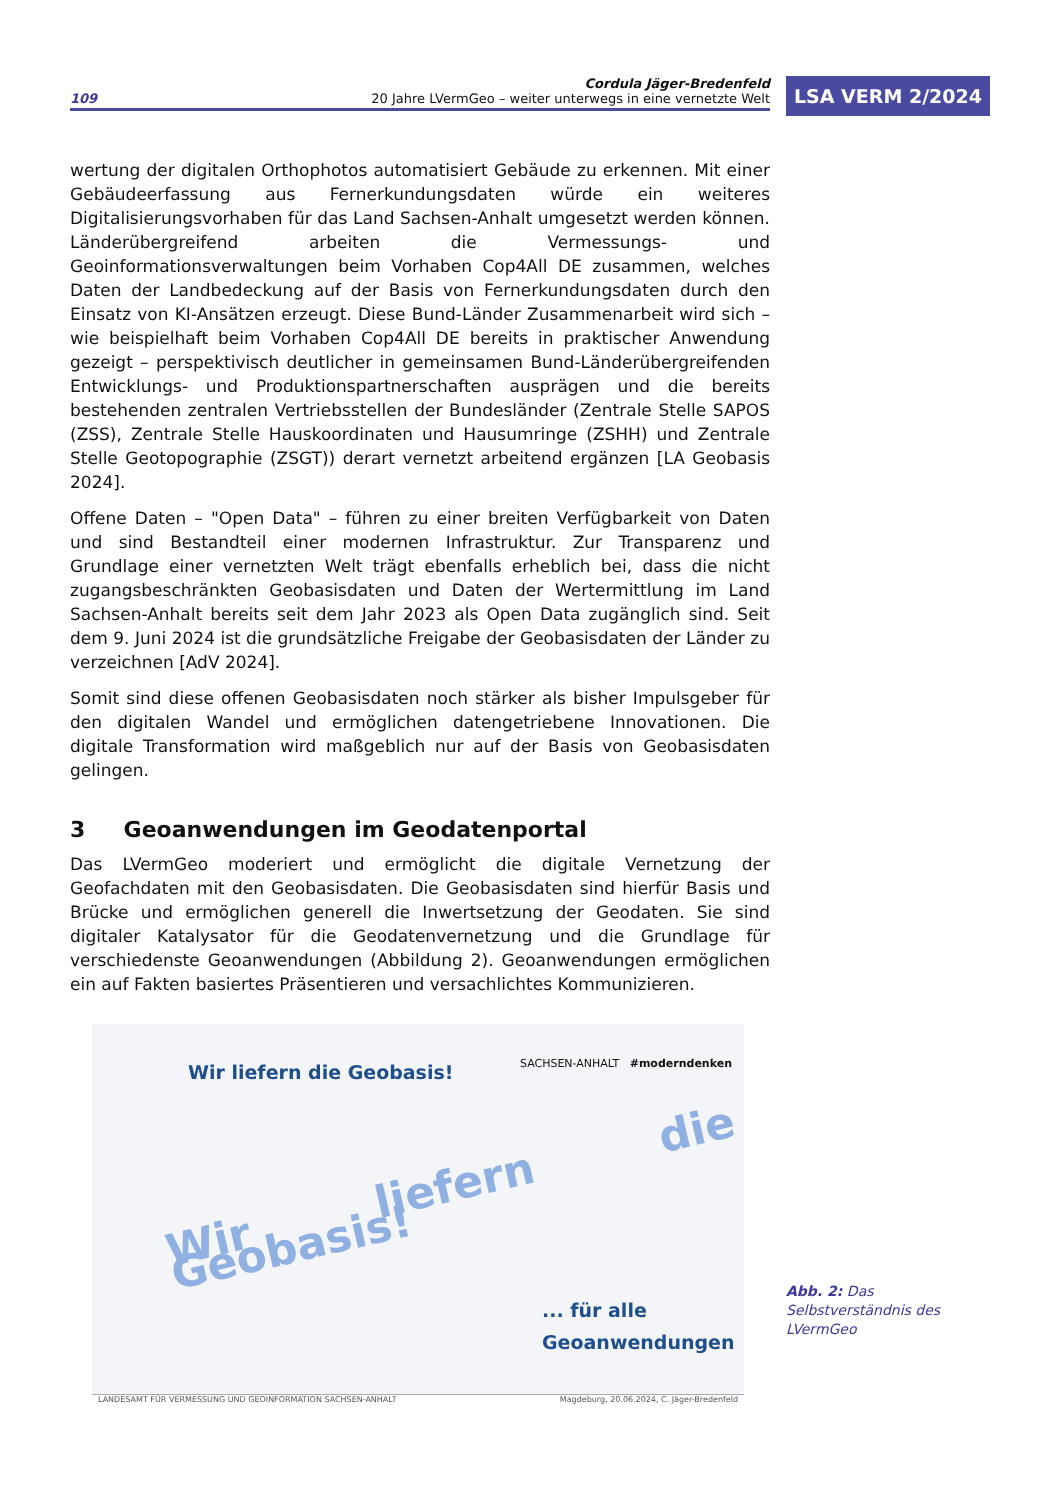109 Cordula Jäger-Bredenfeld
20 Jahre LVermGeo – weiter unterwegs in eine vernetzte Welt
LSA VERM 2/2024
wertung der digitalen Orthophotos automatisiert Gebäude zu erkennen. Mit einer Gebäudeerfassung aus Fernerkundungsdaten würde ein weiteres Digitalisierungsvorhaben für das Land Sachsen-Anhalt umgesetzt werden können. Länderübergreifend arbeiten die Vermessungs- und Geoinformationsverwaltungen beim Vorhaben Cop4All DE zusammen, welches Daten der Landbedeckung auf der Basis von Fernerkundungsdaten durch den Einsatz von KI-Ansätzen erzeugt. Diese Bund-Länder Zusammenarbeit wird sich – wie beispielhaft beim Vorhaben Cop4All DE bereits in praktischer Anwendung gezeigt – perspektivisch deutlicher in gemeinsamen Bund-Länderübergreifenden Entwicklungs- und Produktionspartnerschaften ausprägen und die bereits bestehenden zentralen Vertriebsstellen der Bundesländer (Zentrale Stelle SAPOS (ZSS), Zentrale Stelle Hauskoordinaten und Hausumringe (ZSHH) und Zentrale Stelle Geotopographie (ZSGT)) derart vernetzt arbeitend ergänzen [LA Geobasis 2024].
Offene Daten – "Open Data" – führen zu einer breiten Verfügbarkeit von Daten und sind Bestandteil einer modernen Infrastruktur. Zur Transparenz und Grundlage einer vernetzten Welt trägt ebenfalls erheblich bei, dass die nicht zugangsbeschränkten Geobasisdaten und Daten der Wertermittlung im Land Sachsen-Anhalt bereits seit dem Jahr 2023 als Open Data zugänglich sind. Seit dem 9. Juni 2024 ist die grundsätzliche Freigabe der Geobasisdaten der Länder zu verzeichnen [AdV 2024].
Somit sind diese offenen Geobasisdaten noch stärker als bisher Impulsgeber für den digitalen Wandel und ermöglichen datengetriebene Innovationen. Die digitale Transformation wird maßgeblich nur auf der Basis von Geobasisdaten gelingen.
3 Geoanwendungen im Geodatenportal
Das LVermGeo moderiert und ermöglicht die digitale Vernetzung der Geofachdaten mit den Geobasisdaten. Die Geobasisdaten sind hierfür Basis und Brücke und ermöglichen generell die Inwertsetzung der Geodaten. Sie sind digitaler Katalysator für die Geodatenvernetzung und die Grundlage für verschiedenste Geoanwendungen (Abbildung 2). Geoanwendungen ermöglichen ein auf Fakten basiertes Präsentieren und versachlichtes Kommunizieren.
Wir liefern die Geobasis!
SACHSEN-ANHALT #moderndenken
Wir liefern die Geobasis!
... für alle
Geoanwendungen
LANDESAMT FÜR VERMESSUNG UND GEOINFORMATION SACHSEN-ANHALT Magdeburg, 20.06.2024, C. Jäger-Bredenfeld
Abb. 2: Das Selbstverständnis des LVermGeo